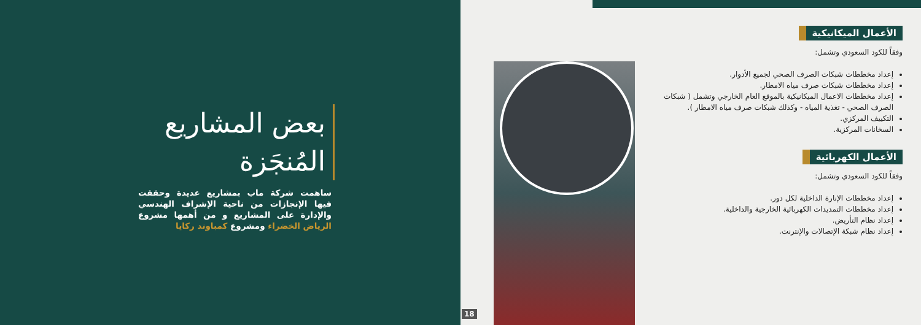بعض المشاريع
المُنجَزة
ساهمت شركة ماب بمشاريع عديدة وحققت فيها الإنجازات من ناحية الإشراف الهندسي والإدارة على المشاريع و من أهمها مشروع الرياض الخضراء ومشروع كمباوند ركايا
18
الأعمال الميكانيكية
وفقاً للكود السعودي وتشمل:
إعداد مخططات شبكات الصرف الصحي لجميع الأدوار.
إعداد مخططات شبكات صرف مياه الامطار.
إعداد مخططات الاعمال الميكانيكية بالموقع العام الخارجي وتشمل ( شبكات الصرف الصحي - تغذية المياه - وكذلك شبكات صرف مياه الامطار ).
التكييف المركزي.
السخانات المركزية.
الأعمال الكهربائية
وفقاً للكود السعودي وتشمل:
إعداد مخططات الإنارة الداخلية لكل دور.
إعداد مخططات التمديدات الكهربائية الخارجية والداخلية.
إعداد نظام التأريض.
إعداد نظام شبكة الإتصالات والإنترنت.